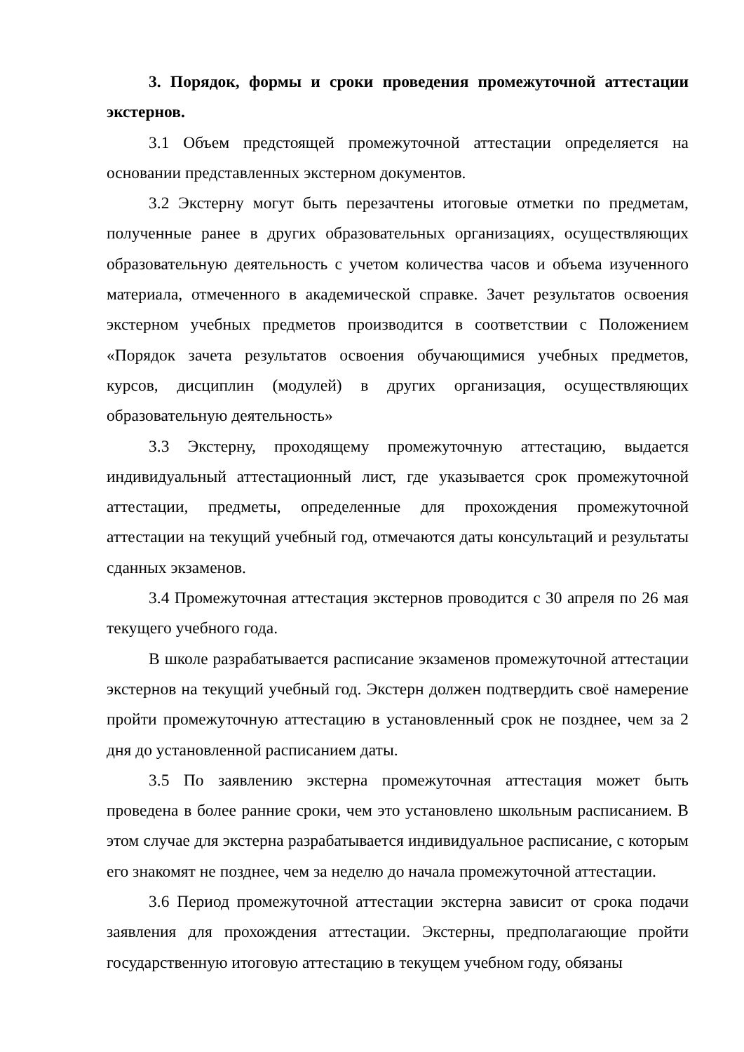3. Порядок, формы и сроки проведения промежуточной аттестации экстернов.
3.1 Объем предстоящей промежуточной аттестации определяется на основании представленных экстерном документов.
3.2 Экстерну могут быть перезачтены итоговые отметки по предметам, полученные ранее в других образовательных организациях, осуществляющих образовательную деятельность с учетом количества часов и объема изученного материала, отмеченного в академической справке. Зачет результатов освоения экстерном учебных предметов производится в соответствии с Положением «Порядок зачета результатов освоения обучающимися учебных предметов, курсов, дисциплин (модулей) в других организация, осуществляющих образовательную деятельность»
3.3 Экстерну, проходящему промежуточную аттестацию, выдается индивидуальный аттестационный лист, где указывается срок промежуточной аттестации, предметы, определенные для прохождения промежуточной аттестации на текущий учебный год, отмечаются даты консультаций и результаты сданных экзаменов.
3.4 Промежуточная аттестация экстернов проводится с 30 апреля по 26 мая текущего учебного года.
В школе разрабатывается расписание экзаменов промежуточной аттестации экстернов на текущий учебный год. Экстерн должен подтвердить своё намерение пройти промежуточную аттестацию в установленный срок не позднее, чем за 2 дня до установленной расписанием даты.
3.5 По заявлению экстерна промежуточная аттестация может быть проведена в более ранние сроки, чем это установлено школьным расписанием. В этом случае для экстерна разрабатывается индивидуальное расписание, с которым его знакомят не позднее, чем за неделю до начала промежуточной аттестации.
3.6 Период промежуточной аттестации экстерна зависит от срока подачи заявления для прохождения аттестации. Экстерны, предполагающие пройти государственную итоговую аттестацию в текущем учебном году, обязаны